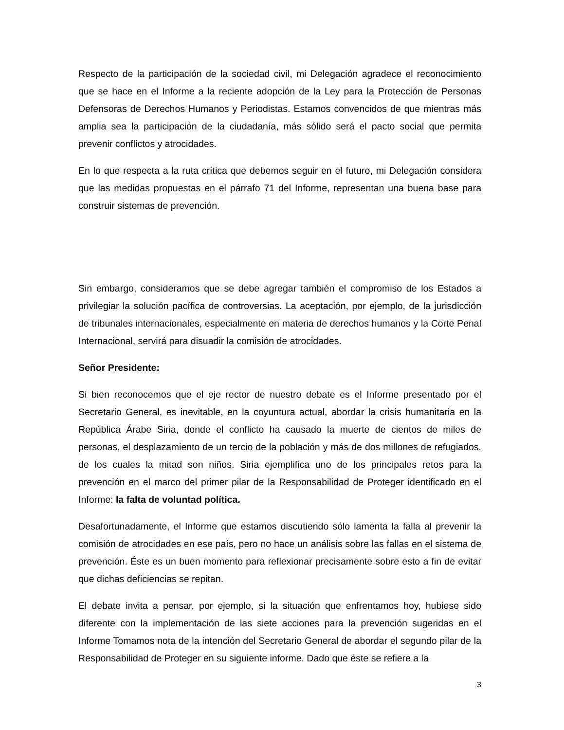Respecto de la participación de la sociedad civil, mi Delegación agradece el reconocimiento que se hace en el Informe a la reciente adopción de la Ley para la Protección de Personas Defensoras de Derechos Humanos y Periodistas. Estamos convencidos de que mientras más amplia sea la participación de la ciudadanía, más sólido será el pacto social que permita prevenir conflictos y atrocidades.
En lo que respecta a la ruta crítica que debemos seguir en el futuro, mi Delegación considera que las medidas propuestas en el párrafo 71 del Informe, representan una buena base para construir sistemas de prevención.
Sin embargo, consideramos que se debe agregar también el compromiso de los Estados a privilegiar la solución pacífica de controversias. La aceptación, por ejemplo, de la jurisdicción de tribunales internacionales, especialmente en materia de derechos humanos y la Corte Penal Internacional, servirá para disuadir la comisión de atrocidades.
Señor Presidente:
Si bien reconocemos que el eje rector de nuestro debate es el Informe presentado por el Secretario General, es inevitable, en la coyuntura actual, abordar la crisis humanitaria en la República Árabe Siria, donde el conflicto ha causado la muerte de cientos de miles de personas, el desplazamiento de un tercio de la población y más de dos millones de refugiados, de los cuales la mitad son niños. Siria ejemplifica uno de los principales retos para la prevención en el marco del primer pilar de la Responsabilidad de Proteger identificado en el Informe: la falta de voluntad política.
Desafortunadamente, el Informe que estamos discutiendo sólo lamenta la falla al prevenir la comisión de atrocidades en ese país, pero no hace un análisis sobre las fallas en el sistema de prevención. Éste es un buen momento para reflexionar precisamente sobre esto a fin de evitar que dichas deficiencias se repitan.
El debate invita a pensar, por ejemplo, si la situación que enfrentamos hoy, hubiese sido diferente con la implementación de las siete acciones para la prevención sugeridas en el Informe Tomamos nota de la intención del Secretario General de abordar el segundo pilar de la Responsabilidad de Proteger en su siguiente informe. Dado que éste se refiere a la
3